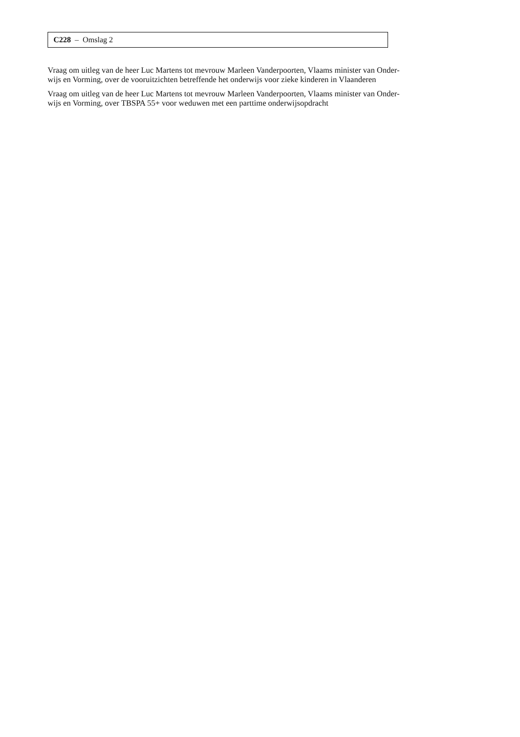C228 – Omslag 2
Vraag om uitleg van de heer Luc Martens tot mevrouw Marleen Vanderpoorten, Vlaams minister van Onder-
wijs en Vorming, over de vooruitzichten betreffende het onderwijs voor zieke kinderen in Vlaanderen
Vraag om uitleg van de heer Luc Martens tot mevrouw Marleen Vanderpoorten, Vlaams minister van Onder-
wijs en Vorming, over TBSPA 55+ voor weduwen met een parttime onderwijsopdracht